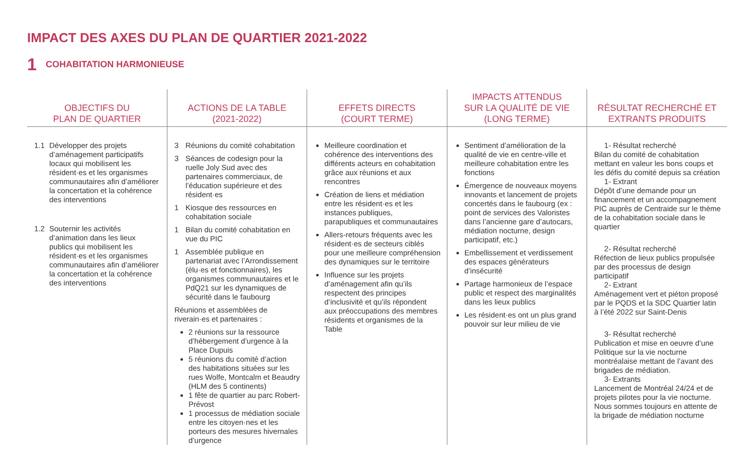IMPACT DES AXES DU PLAN DE QUARTIER 2021-2022
1 COHABITATION HARMONIEUSE
| OBJECTIFS DU PLAN DE QUARTIER | ACTIONS DE LA TABLE (2021-2022) | EFFETS DIRECTS (COURT TERME) | IMPACTS ATTENDUS SUR LA QUALITÉ DE VIE (LONG TERME) | RÉSULTAT RECHERCHÉ ET EXTRANTS PRODUITS |
| --- | --- | --- | --- | --- |
| 1.1 Développer des projets d’aménagement participatifs locaux qui mobilisent les résident·es et les organismes communautaires afin d’améliorer la concertation et la cohérence des interventions 1.2 Souternir les activités d’animation dans les lieux publics qui mobilisent les résident·es et les organismes communautaires afin d’améliorer la concertation et la cohérence des interventions | 3 Réunions du comité cohabitation 3 Séances de codesign pour la ruelle Joly Sud avec des partenaires commerciaux, de l’éducation supérieure et des résident·es 1 Kiosque des ressources en cohabitation sociale 1 Bilan du comité cohabitation en vue du PIC 1 Assemblée publique en partenariat avec l’Arrondissement (élu·es et fonctionnaires), les organismes communautaires et le PdQ21 sur les dynamiques de sécurité dans le faubourg Réunions et assemblées de riverain·es et partenaires : 2 réunions sur la ressource d’hébergement d’urgence à la Place Dupuis 5 réunions du comité d’action des habitations situées sur les rues Wolfe, Montcalm et Beaudry (HLM des 5 continents) 1 fête de quartier au parc Robert-Prévost 1 processus de médiation sociale entre les citoyen·nes et les porteurs des mesures hivernales d’urgence | Meilleure coordination et cohérence des interventions des différents acteurs en cohabitation grâce aux réunions et aux rencontres Création de liens et médiation entre les résident·es et les instances publiques, parapubliques et communautaires Allers-retours fréquents avec les résident·es de secteurs ciblés pour une meilleure compréhension des dynamiques sur le territoire Influence sur les projets d’aménagement afin qu’ils respectent des principes d’inclusivité et qu’ils répondent aux préoccupations des membres résidents et organismes de la Table | Sentiment d’amélioration de la qualité de vie en centre-ville et meilleure cohabitation entre les fonctions Émergence de nouveaux moyens innovants et lancement de projets concertés dans le faubourg (ex : point de services des Valoristes dans l’ancienne gare d’autocars, médiation nocturne, design participatif, etc.) Embellissement et verdissement des espaces générateurs d’insécurité Partage harmonieux de l’espace public et respect des marginalités dans les lieux publics Les résident·es ont un plus grand pouvoir sur leur milieu de vie | 1- Résultat recherché Bilan du comité de cohabitation mettant en valeur les bons coups et les défis du comité depuis sa création 1- Extrant Dépôt d’une demande pour un financement et un accompagnement PIC auprès de Centraide sur le thème de la cohabitation sociale dans le quartier 2- Résultat recherché Réfection de lieux publics propulsée par des processus de design participatif 2- Extrant Aménagement vert et piéton proposé par le PQDS et la SDC Quartier latin à l’été 2022 sur Saint-Denis 3- Résultat recherché Publication et mise en oeuvre d’une Politique sur la vie nocturne montréalaise mettant de l’avant des brigades de médiation. 3- Extrants Lancement de Montréal 24/24 et de projets pilotes pour la vie nocturne. Nous sommes toujours en attente de la brigade de médiation nocturne |